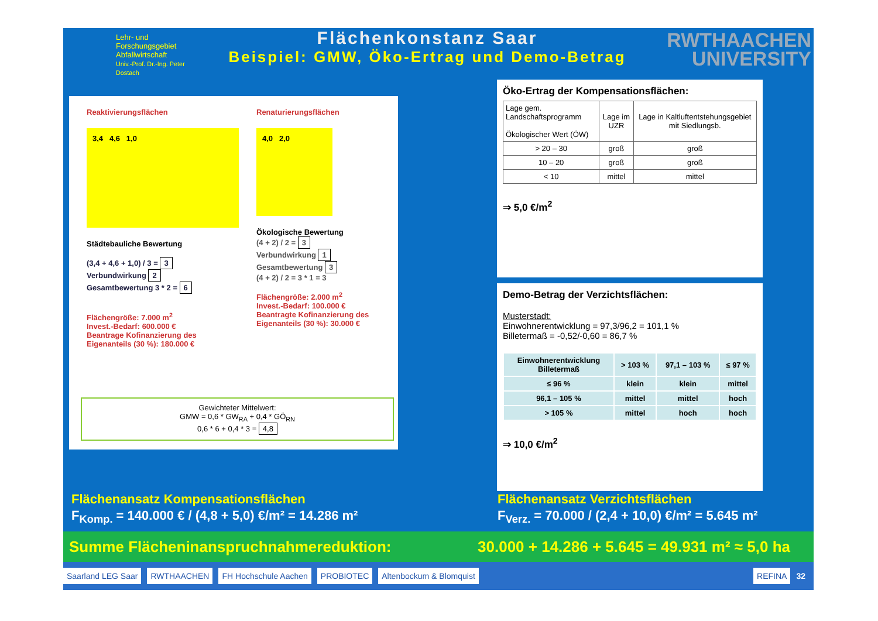Lehr- und
Forschungsgebiet
Abfallwirtschaft
Univ.-Prof. Dr.-Ing. Peter Dostach
Flächenkonstanz Saar
Beispiel: GMW, Öko-Ertrag und Demo-Betrag
RWTHAACHEN
UNIVERSITY
Reaktivierungsflächen
3,4 4,6 1,0
Städtebauliche Bewertung
(3,4 + 4,6 + 1,0) / 3 = 3
Verbundwirkung 2
Gesamtbewertung 3 * 2 = 6
Flächengröße: 7.000 m<sup>2</sup>
Invest.-Bedarf: 600.000 €
Beantrage Kofinanzierung des Eigenanteils (30 %): 180.000 €
Renaturierungsflächen
4,0 2,0
Ökologische Bewertung
(4 + 2) / 2 = 3
Verbundwirkung 1
Gesamtbewertung 3
(4 + 2) / 2 = 3 * 1 = 3
Flächengröße: 2.000 m<sup>2</sup>
Invest.-Bedarf: 100.000 €
Beantragte Kofinanzierung des Eigenanteils (30 %): 30.000 €
Gewichteter Mittelwert:
GMW = 0,6 * GW<sub>RA</sub> + 0,4 * GÖ<sub>RN</sub>
0,6 * 6 + 0,4 * 3 = 4,8
Öko-Ertrag der Kompensationsflächen:
| Lage gem. Landschaftsprogramm Ökologischer Wert (ÖW) | Lage im UZR | Lage in Kaltluftentstehungsgebiet mit Siedlungsb. |
| --- | --- | --- |
| > 20 – 30 | groß | groß |
| 10 – 20 | groß | groß |
| < 10 | mittel | mittel |
⇒ 5,0 €/m<sup>2</sup>
Demo-Betrag der Verzichtsflächen:
Musterstadt:
Einwohnerentwicklung = 97,3/96,2 = 101,1 %
Billetermaß = -0,52/-0,60 = 86,7 %
| Einwohnerentwicklung Billetermaß | > 103 % | 97,1 – 103 % | ≤ 97 % |
| --- | --- | --- | --- |
| ≤ 96 % | klein | klein | mittel |
| 96,1 – 105 % | mittel | mittel | hoch |
| > 105 % | mittel | hoch | hoch |
⇒ 10,0 €/m<sup>2</sup>
Flächenansatz Kompensationsflächen
F<sub>Komp.</sub> = 140.000 € / (4,8 + 5,0) €/m² = 14.286 m²
Flächenansatz Verzichtsflächen
F<sub>Verz.</sub> = 70.000 / (2,4 + 10,0) €/m² = 5.645 m²
Summe Flächeninanspruchnahmereduktion: 30.000 + 14.286 + 5.645 = 49.931 m² ≈ 5,0 ha
Saarland LEG Saar RWTHAACHEN FH Hochschule Aachen PROBIOTEC Altenbockum & Blomquist REFINA 32